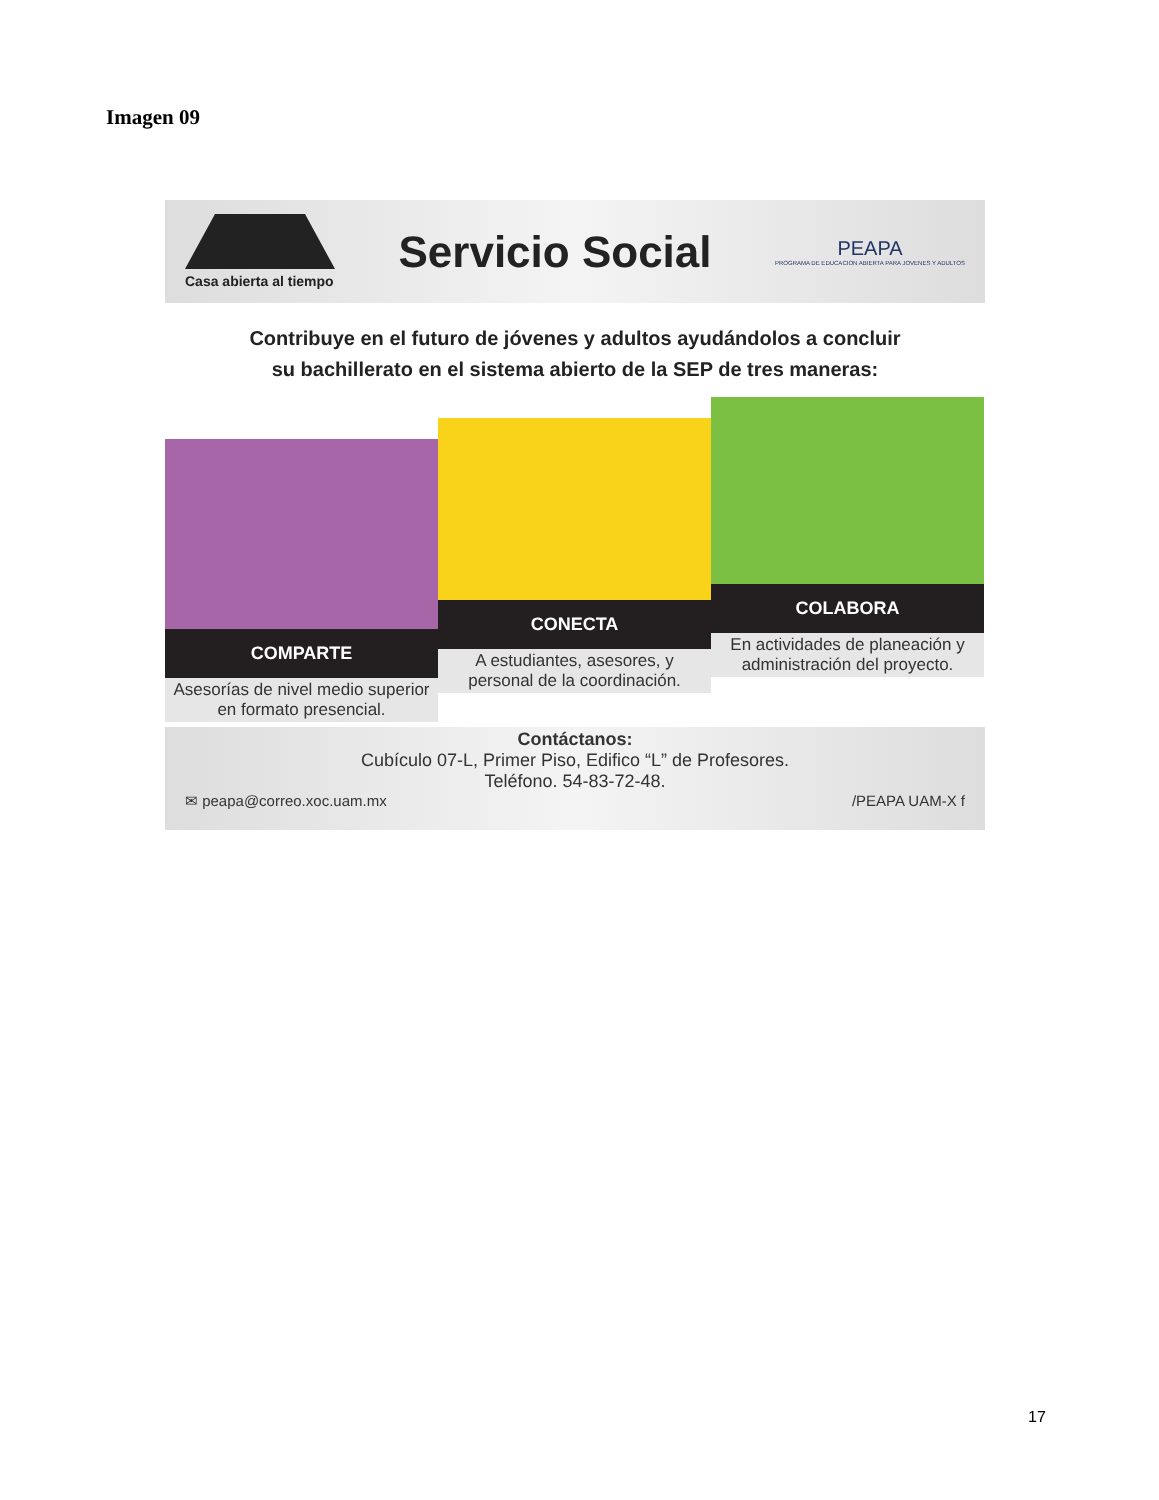Imagen 09
Casa abierta al tiempo
Servicio Social
PEAPA
PROGRAMA DE EDUCACION ABIERTA PARA JOVENES Y ADULTOS
Contribuye en el futuro de jóvenes y adultos ayudándolos a concluir
su bachillerato en el sistema abierto de la SEP de tres maneras:
COMPARTE
Asesorías de nivel medio superior en formato presencial.
CONECTA
A estudiantes, asesores, y personal de la coordinación.
COLABORA
En actividades de planeación y administración del proyecto.
Contáctanos:
Cubículo 07-L, Primer Piso, Edifico “L” de Profesores.
Teléfono. 54-83-72-48.
✉ peapa@correo.xoc.uam.mx /PEAPA UAM-X f
17